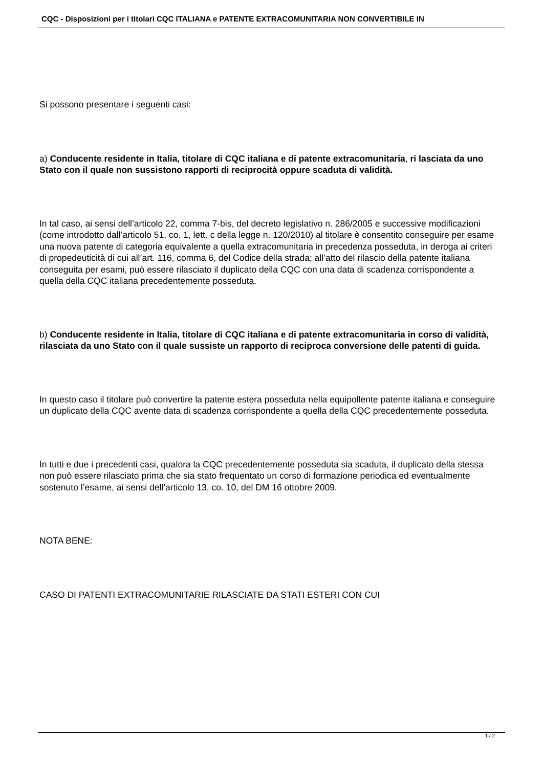CQC - Disposizioni per i titolari CQC ITALIANA e PATENTE EXTRACOMUNITARIA NON CONVERTIBILE IN
Si possono presentare i seguenti casi:
a) Conducente residente in Italia, titolare di CQC italiana e di patente extracomunitaria, ri lasciata da uno Stato con il quale non sussistono rapporti di reciprocità oppure scaduta di validità.
In tal caso, ai sensi dell’articolo 22, comma 7-bis, del decreto legislativo n. 286/2005 e successive modificazioni (come introdotto dall’articolo 51, co. 1, lett. c della legge n. 120/2010) al titolare è consentito conseguire per esame una nuova patente di categoria equivalente a quella extracomunitaria in precedenza posseduta, in deroga ai criteri di propedeuticità di cui all’art. 116, comma 6, del Codice della strada; all’atto del rilascio della patente italiana conseguita per esami, può essere rilasciato il duplicato della CQC con una data di scadenza corrispondente a quella della CQC italiana precedentemente posseduta.
b) Conducente residente in Italia, titolare di CQC italiana e di patente extracomunitaria in corso di validità, rilasciata da uno Stato con il quale sussiste un rapporto di reciproca conversione delle patenti di guida.
In questo caso il titolare può convertire la patente estera posseduta nella equipollente patente italiana e conseguire un duplicato della CQC avente data di scadenza corrispondente a quella della CQC precedentemente posseduta.
In tutti e due i precedenti casi, qualora la CQC precedentemente posseduta sia scaduta, il duplicato della stessa non può essere rilasciato prima che sia stato frequentato un corso di formazione periodica ed eventualmente sostenuto l’esame, ai sensi dell’articolo 13, co. 10, del DM 16 ottobre 2009.
NOTA BENE:
CASO DI PATENTI EXTRACOMUNITARIE RILASCIATE DA STATI ESTERI CON CUI
1 / 2